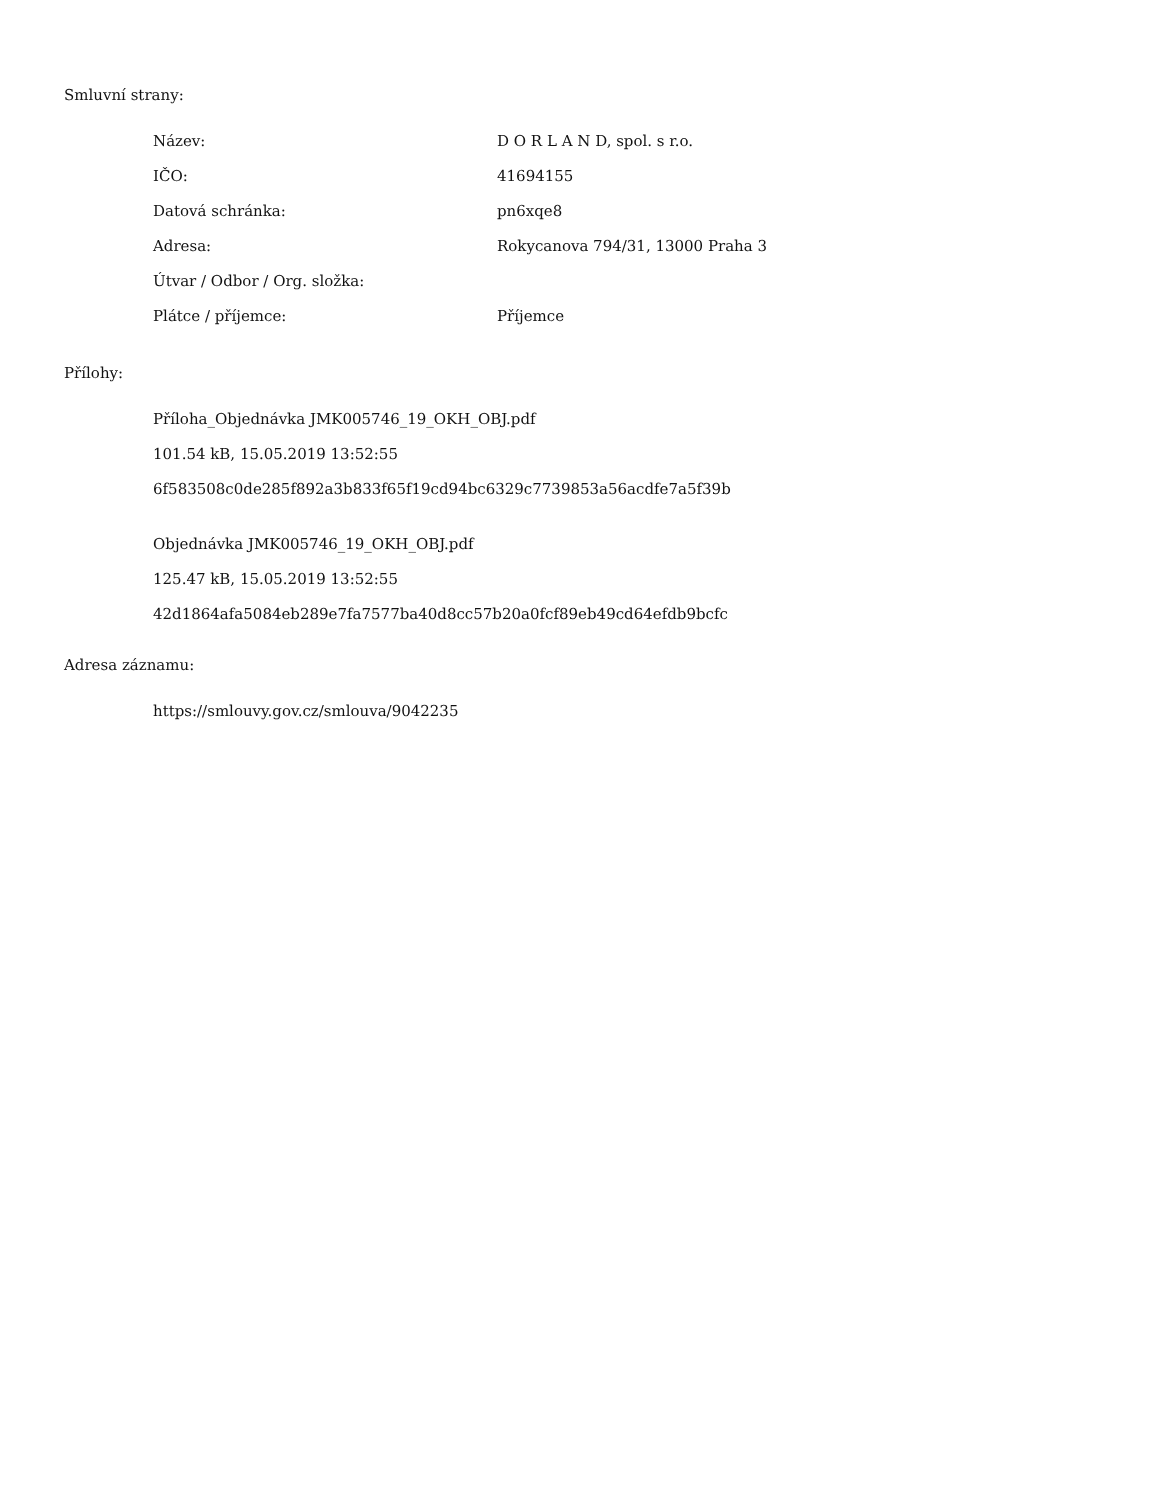Smluvní strany:
| Název: | D O R L A N D, spol. s r.o. |
| IČO: | 41694155 |
| Datová schránka: | pn6xqe8 |
| Adresa: | Rokycanova 794/31, 13000 Praha 3 |
| Útvar / Odbor / Org. složka: | |
| Plátce / příjemce: | Příjemce |
Přílohy:
Příloha_Objednávka JMK005746_19_OKH_OBJ.pdf
101.54 kB, 15.05.2019 13:52:55
6f583508c0de285f892a3b833f65f19cd94bc6329c7739853a56acdfe7a5f39b
Objednávka JMK005746_19_OKH_OBJ.pdf
125.47 kB, 15.05.2019 13:52:55
42d1864afa5084eb289e7fa7577ba40d8cc57b20a0fcf89eb49cd64efdb9bcfc
Adresa záznamu:
https://smlouvy.gov.cz/smlouva/9042235